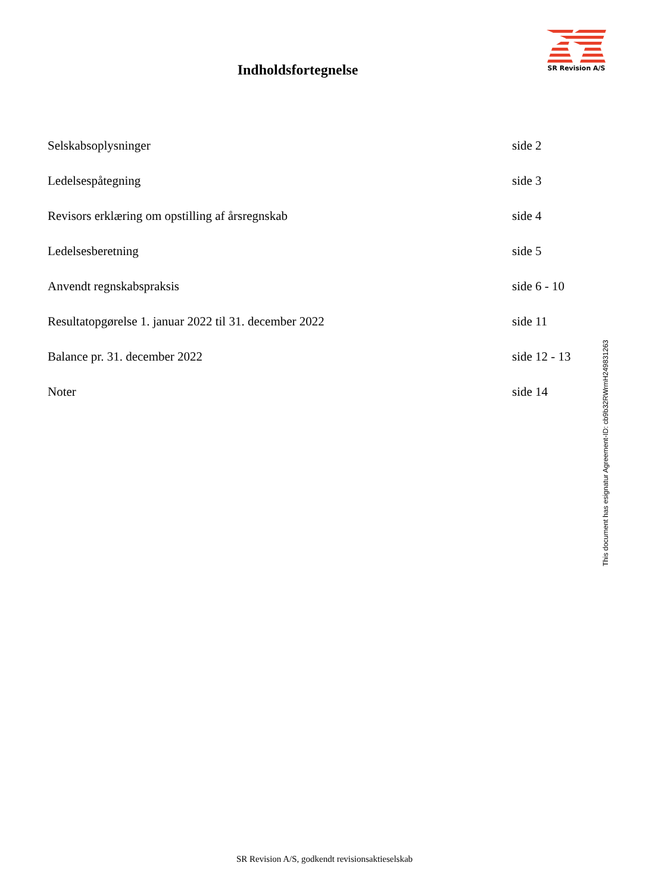SR Revision A/S
Indholdsfortegnelse
| Selskabsoplysninger | side 2 |
| Ledelsespåtegning | side 3 |
| Revisors erklæring om opstilling af årsregnskab | side 4 |
| Ledelsesberetning | side 5 |
| Anvendt regnskabspraksis | side 6 - 10 |
| Resultatopgørelse 1. januar 2022 til 31. december 2022 | side 11 |
| Balance pr. 31. december 2022 | side 12 - 13 |
| Noter | side 14 |
This document has esignatur Agreement-ID: cb9b32RWrmH249831263
SR Revision A/S, godkendt revisionsaktieselskab